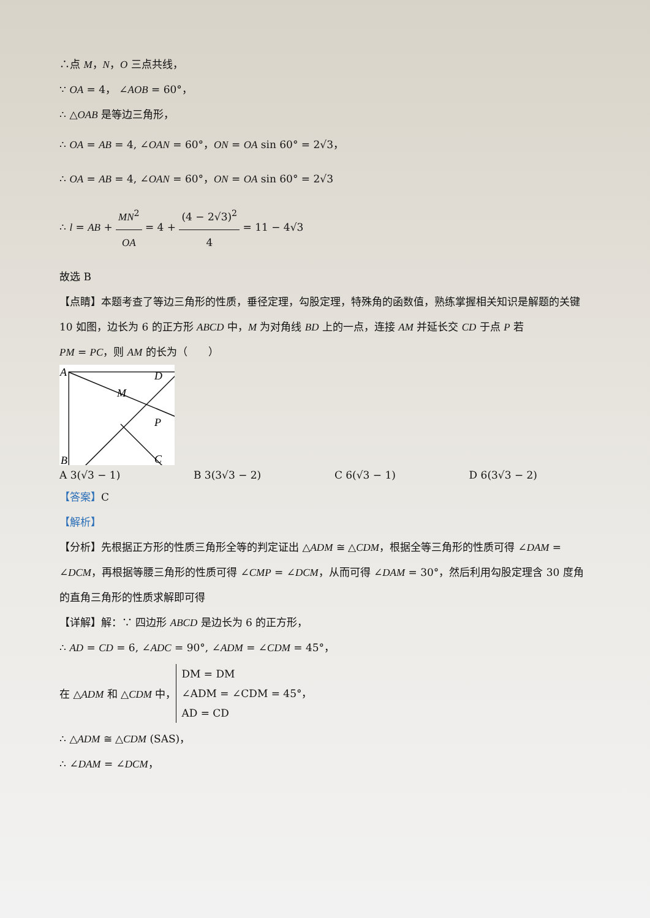∴点 M，N，O 三点共线，
∵ OA = 4， ∠AOB = 60°，
∴ △OAB 是等边三角形，
∴ OA = AB = 4, ∠OAN = 60°，ON = OA sin 60° = 2√3，
∴ OA = AB = 4, ∠OAN = 60°，ON = OA sin 60° = 2√3
∴ l = AB + MN<sup>2</sup> OA = 4 + (4 − 2√3)<sup>2</sup> 4 = 11 − 4√3
故选 B
【点睛】本题考查了等边三角形的性质，垂径定理，勾股定理，特殊角的函数值，熟练掌握相关知识是解题的关键
10 如图，边长为 6 的正方形 ABCD 中，M 为对角线 BD 上的一点，连接 AM 并延长交 CD 于点 P 若
PM = PC，则 AM 的长为（　　）
A
D
M
P
B
C
A 3(√3 − 1) B 3(3√3 − 2) C 6(√3 − 1) D 6(3√3 − 2)
【答案】C
【解析】
【分析】先根据正方形的性质三角形全等的判定证出 △ADM ≅ △CDM，根据全等三角形的性质可得 ∠DAM = ∠DCM，再根据等腰三角形的性质可得 ∠CMP = ∠DCM，从而可得 ∠DAM = 30°，然后利用勾股定理含 30 度角的直角三角形的性质求解即可得
【详解】解：∵ 四边形 ABCD 是边长为 6 的正方形，
∴ AD = CD = 6, ∠ADC = 90°, ∠ADM = ∠CDM = 45°，
在 △ADM 和 △CDM 中， DM = DM
∠ADM = ∠CDM = 45°，
AD = CD
∴ △ADM ≅ △CDM (SAS)，
∴ ∠DAM = ∠DCM，